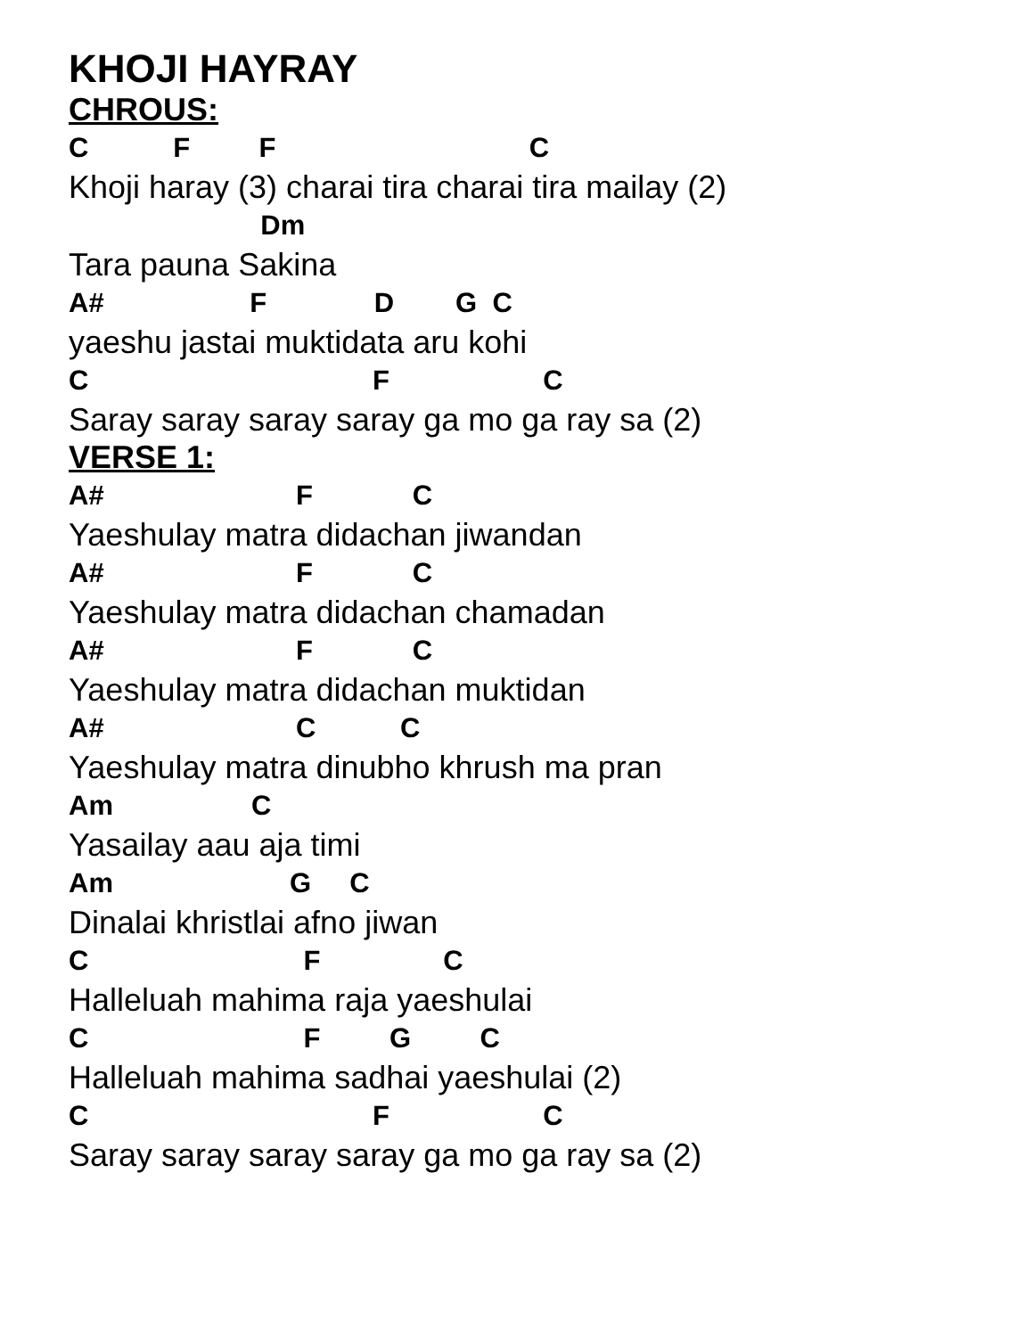KHOJI HAYRAY
CHROUS:
C F F C
Khoji haray (3) charai tira charai tira mailay (2)
Dm
Tara pauna Sakina
A# F D G C
yaeshu jastai muktidata aru kohi
C F C
Saray saray saray saray ga mo ga ray sa (2)
VERSE 1:
A# F C
Yaeshulay matra didachan jiwandan
A# F C
Yaeshulay matra didachan chamadan
A# F C
Yaeshulay matra didachan muktidan
A# C C
Yaeshulay matra dinubho khrush ma pran
Am C
Yasailay aau aja timi
Am G C
Dinalai khristlai afno jiwan
C F C
Halleluah mahima raja yaeshulai
C F G C
Halleluah mahima sadhai yaeshulai (2)
C F C
Saray saray saray saray ga mo ga ray sa (2)